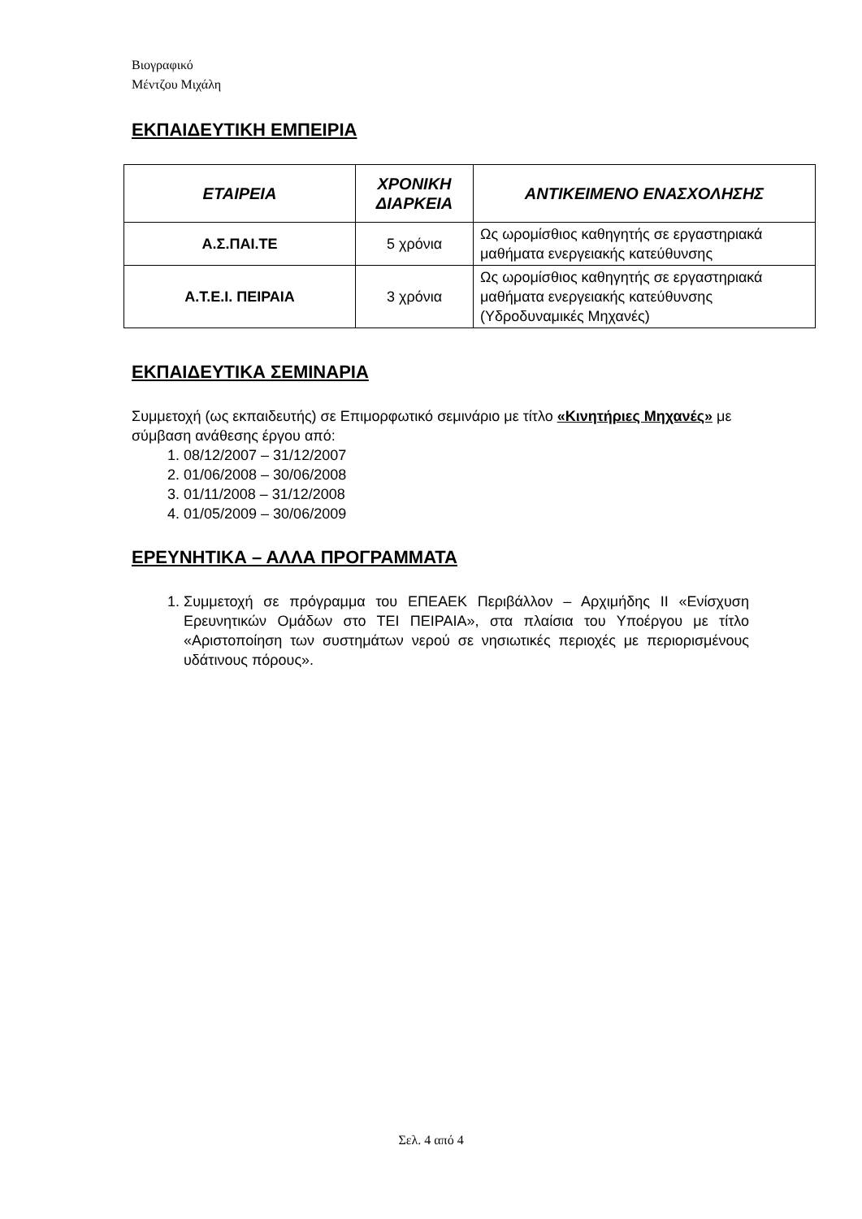Βιογραφικό
Μέντζου Μιχάλη
ΕΚΠΑΙΔΕΥΤΙΚΗ ΕΜΠΕΙΡΙΑ
| ΕΤΑΙΡΕΙΑ | ΧΡΟΝΙΚΗ ΔΙΑΡΚΕΙΑ | ΑΝΤΙΚΕΙΜΕΝΟ ΕΝΑΣΧΟΛΗΣΗΣ |
| --- | --- | --- |
| Α.Σ.ΠΑΙ.ΤΕ | 5 χρόνια | Ως ωρομίσθιος καθηγητής σε εργαστηριακά μαθήματα ενεργειακής κατεύθυνσης |
| Α.Τ.Ε.Ι. ΠΕΙΡΑΙΑ | 3 χρόνια | Ως ωρομίσθιος καθηγητής σε εργαστηριακά μαθήματα ενεργειακής κατεύθυνσης (Υδροδυναμικές Μηχανές) |
ΕΚΠΑΙΔΕΥΤΙΚΑ ΣΕΜΙΝΑΡΙΑ
Συμμετοχή (ως εκπαιδευτής) σε Επιμορφωτικό σεμινάριο με τίτλο «Κινητήριες Μηχανές» με σύμβαση ανάθεσης έργου από:
1. 08/12/2007 – 31/12/2007
2. 01/06/2008 – 30/06/2008
3. 01/11/2008 – 31/12/2008
4. 01/05/2009 – 30/06/2009
ΕΡΕΥΝΗΤΙΚΑ – ΑΛΛΑ ΠΡΟΓΡΑΜΜΑΤΑ
1. Συμμετοχή σε πρόγραμμα του ΕΠΕΑΕΚ Περιβάλλον – Αρχιμήδης ΙΙ «Ενίσχυση Ερευνητικών Ομάδων στο ΤΕΙ ΠΕΙΡΑΙΑ», στα πλαίσια του Υποέργου με τίτλο «Αριστοποίηση των συστημάτων νερού σε νησιωτικές περιοχές με περιορισμένους υδάτινους πόρους».
Σελ. 4 από 4